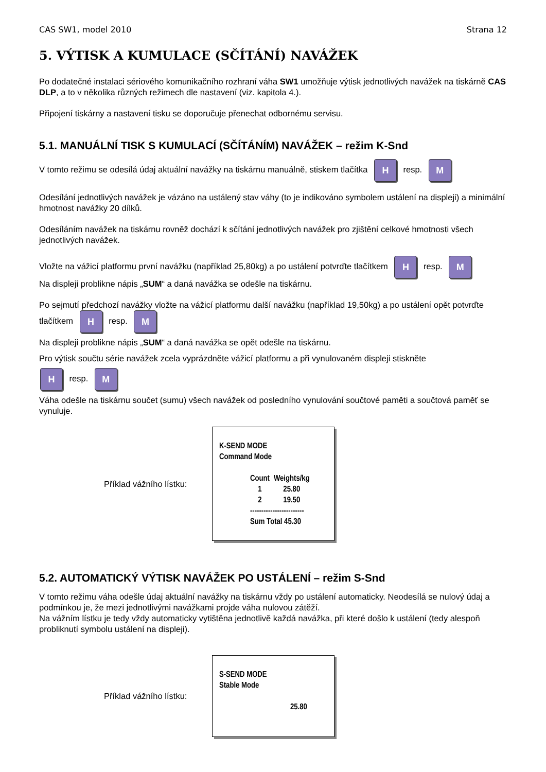CAS SW1, model 2010 Strana 12
5. VÝTISK A KUMULACE (SČÍTÁNÍ) NAVÁŽEK
Po dodatečné instalaci sériového komunikačního rozhraní váha SW1 umožňuje výtisk jednotlivých navážek na tiskárně CAS DLP, a to v několika různých režimech dle nastavení (viz. kapitola 4.).
Připojení tiskárny a nastavení tisku se doporučuje přenechat odbornému servisu.
5.1. MANUÁLNÍ TISK S KUMULACÍ (SČÍTÁNÍM) NAVÁŽEK – režim K-Snd
V tomto režimu se odesílá údaj aktuální navážky na tiskárnu manuálně, stiskem tlačítka H resp. M
Odesílání jednotlivých navážek je vázáno na ustálený stav váhy (to je indikováno symbolem ustálení na displeji) a minimální hmotnost navážky 20 dílků.
Odesíláním navážek na tiskárnu rovněž dochází k sčítání jednotlivých navážek pro zjištění celkové hmotnosti všech jednotlivých navážek.
Vložte na vážicí platformu první navážku (například 25,80kg) a po ustálení potvrďte tlačítkem H resp. M
Na displeji problikne nápis „SUM“ a daná navážka se odešle na tiskárnu.
Po sejmutí předchozí navážky vložte na vážicí platformu další navážku (například 19,50kg) a po ustálení opět potvrďte tlačítkem H resp. M
Na displeji problikne nápis „SUM“ a daná navážka se opět odešle na tiskárnu.
Pro výtisk součtu série navážek zcela vyprázdněte vážicí platformu a při vynulovaném displeji stiskněte
H resp. M
Váha odešle na tiskárnu součet (sumu) všech navážek od posledního vynulování součtové paměti a součtová paměť se vynuluje.
Příklad vážního lístku:
K-SEND MODE
Command Mode
| Count | Weights/kg |
| --- | --- |
| 1 | 25.80 |
| 2 | 19.50 |
------------------------
Sum Total 45.30
5.2. AUTOMATICKÝ VÝTISK NAVÁŽEK PO USTÁLENÍ – režim S-Snd
V tomto režimu váha odešle údaj aktuální navážky na tiskárnu vždy po ustálení automaticky. Neodesílá se nulový údaj a podmínkou je, že mezi jednotlivými navážkami projde váha nulovou zátěží.
Na vážním lístku je tedy vždy automaticky vytištěna jednotlivě každá navážka, při které došlo k ustálení (tedy alespoň probliknutí symbolu ustálení na displeji).
Příklad vážního lístku:
S-SEND MODE
Stable Mode
25.80